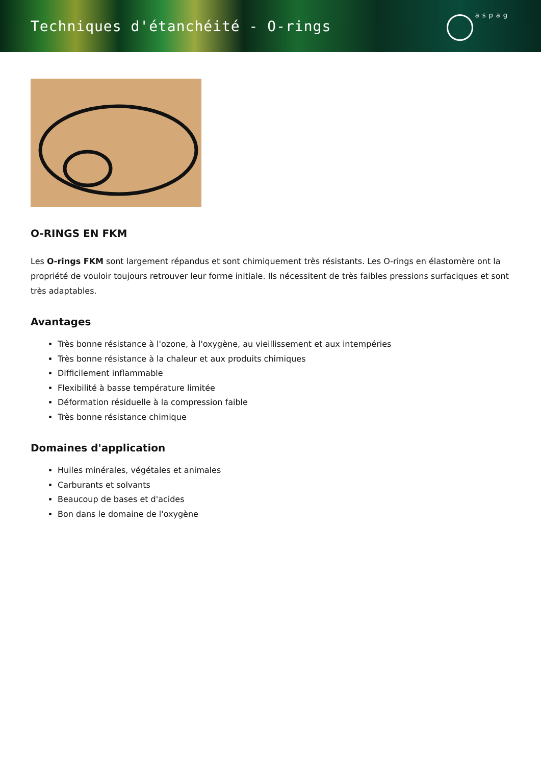Techniques d'étanchéité - O-rings
aspag
O-RINGS EN FKM
Les O-rings FKM sont largement répandus et sont chimiquement très résistants. Les O-rings en élastomère ont la propriété de vouloir toujours retrouver leur forme initiale. Ils nécessitent de très faibles pressions surfaciques et sont très adaptables.
Avantages
Très bonne résistance à l'ozone, à l'oxygène, au vieillissement et aux intempéries
Très bonne résistance à la chaleur et aux produits chimiques
Difficilement inflammable
Flexibilité à basse température limitée
Déformation résiduelle à la compression faible
Très bonne résistance chimique
Domaines d'application
Huiles minérales, végétales et animales
Carburants et solvants
Beaucoup de bases et d'acides
Bon dans le domaine de l'oxygène